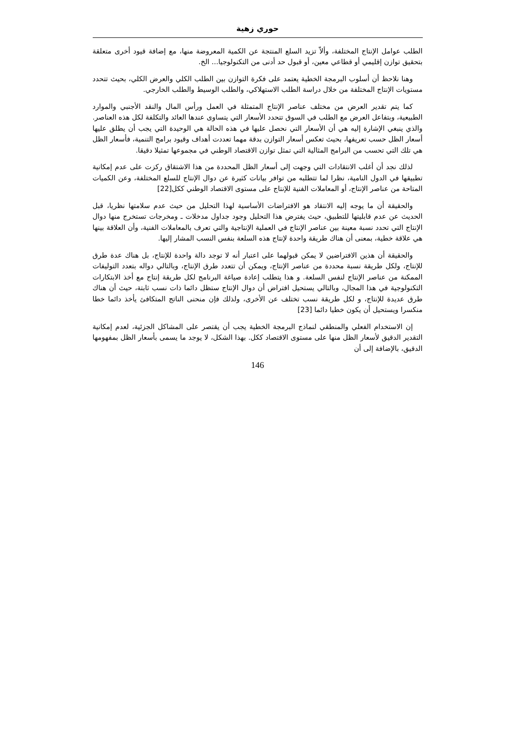حوري زهية
الطلب عوامل الإنتاج المختلفة، وألاّ تزيد السلع المنتجة عن الكمية المعروضة منها، مع إضافة قيود أخرى متعلقة بتحقيق توازن إقليمي أو قطاعي معين، أو قبول حد أدنى من التكنولوجيا... الخ.
وهنا نلاحظ أن أسلوب البرمجة الخطية يعتمد على فكرة التوازن بين الطلب الكلي والعرض الكلي، بحيث تتحدد مستويات الإنتاج المختلفة من خلال دراسة الطلب الاستهلاكي، والطلب الوسيط والطلب الخارجي.
كما يتم تقدير العرض من مختلف عناصر الإنتاج المتمثلة في العمل ورأس المال والنقد الأجنبي والموارد الطبيعية، وبتفاعل العرض مع الطلب في السوق تتحدد الأسعار التي يتساوى عندها العائد والتكلفة لكل هذه العناصر. والذي ينبغي الإشارة إليه هي أن الأسعار التي نحصل عليها في هذه الحالة هي الوحيدة التي يجب أن يطلق عليها أسعار الظل حسب تعريفها، بحيث تعكس أسعار التوازن بدقة مهما تعددت أهداف وقيود برامج التنمية، فأسعار الظل هي تلك التي تحسب من البرامج المثالية التي تمثل توازن الاقتصاد الوطني في مجموعها تمثيلا دقيقا.
لذلك نجد أن أغلب الانتقادات التي وجهت إلى أسعار الظل المحددة من هذا الاشتقاق ركزت على عدم إمكانية تطبيقها في الدول النامية، نظرا لما تتطلبه من توافر بيانات كثيرة عن دوال الإنتاج للسلع المختلفة، وعن الكميات المتاحة من عناصر الإنتاج، أو المعاملات الفنية للإنتاج على مستوى الاقتصاد الوطني ككل[22]
والحقيقة أن ما يوجه إليه الانتقاد هو الافتراضات الأساسية لهذا التحليل من حيث عدم سلامتها نظريا، قبل الحديث عن عدم قابليتها للتطبيق، حيث يفترض هذا التحليل وجود جداول مدخلات ـ ومخرجات تستخرج منها دوال الإنتاج التي تحدد نسبة معينة بين عناصر الإنتاج في العملية الإنتاجية والتي تعرف بالمعاملات الفنية، وأن العلاقة بينها هي علاقة خطية، بمعنى أن هناك طريقة واحدة لإنتاج هذه السلعة بنفس النسب المشار إليها.
والحقيقة أن هذين الافتراضين لا يمكن قبولهما على اعتبار أنه لا توجد دالة واحدة للإنتاج، بل هناك عدة طرق للإنتاج، ولكل طريقة نسبة محددة من عناصر الإنتاج، ويمكن أن تتعدد طرق الإنتاج، وبالتالي دواله بتعدد التوليفات الممكنة من عناصر الإنتاج لنفس السلعة. و هذا يتطلب إعادة صياغة البرنامج لكل طريقة إنتاج مع أخذ الابتكارات التكنولوجية في هذا المجال، وبالتالي يستحيل افتراض أن دوال الإنتاج ستظل دائما ذات نسب ثابتة، حيث أن هناك طرق عديدة للإنتاج، و لكل طريقة نسب تختلف عن الأخرى، ولذلك فإن منحنى الناتج المتكافئ يأخذ دائما خطا منكسرا ويستحيل أن يكون خطيا دائما [23]
إن الاستخدام الفعلي والمنطقي لنماذج البرمجة الخطية يجب أن يقتصر على المشاكل الجزئية، لعدم إمكانية التقدير الدقيق لأسعار الظل منها على مستوى الاقتصاد ككل. بهذا الشكل، لا يوجد ما يسمى بأسعار الظل بمفهومها الدقيق، بالإضافة إلى أن
146